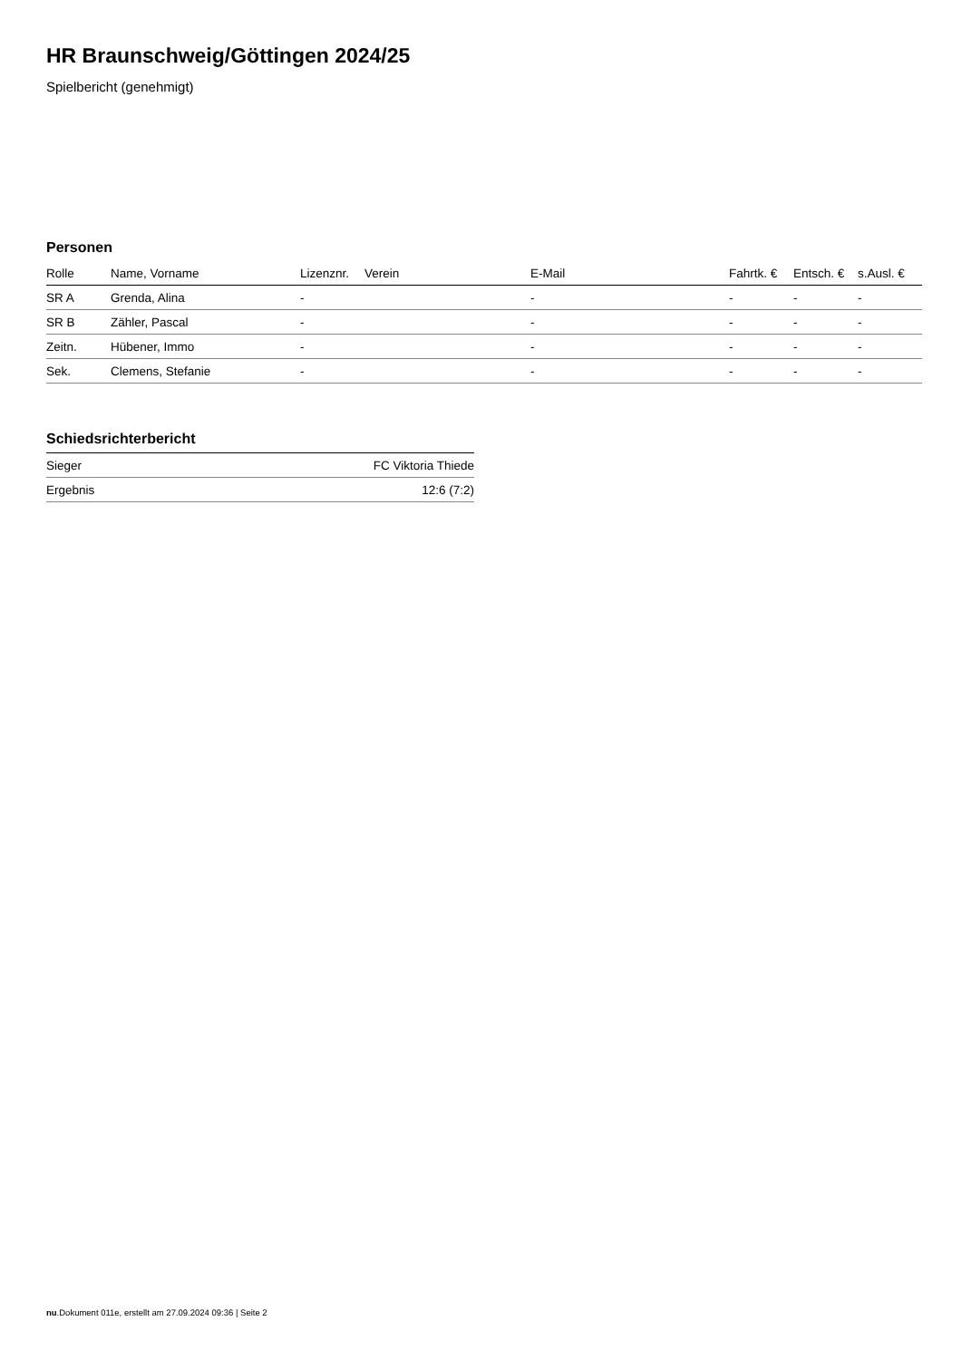HR Braunschweig/Göttingen 2024/25
Spielbericht (genehmigt)
Personen
| Rolle | Name, Vorname | Lizenznr. | Verein | E-Mail | Fahrtk. € | Entsch. € | s.Ausl. € |
| --- | --- | --- | --- | --- | --- | --- | --- |
| SR A | Grenda, Alina | - | | - | - | - | - |
| SR B | Zähler, Pascal | - | | - | - | - | - |
| Zeitn. | Hübener, Immo | - | | - | - | - | - |
| Sek. | Clemens, Stefanie | - | | - | - | - | - |
Schiedsrichterbericht
| Sieger | FC Viktoria Thiede |
| Ergebnis | 12:6 (7:2) |
nu.Dokument 011e, erstellt am 27.09.2024 09:36 | Seite 2